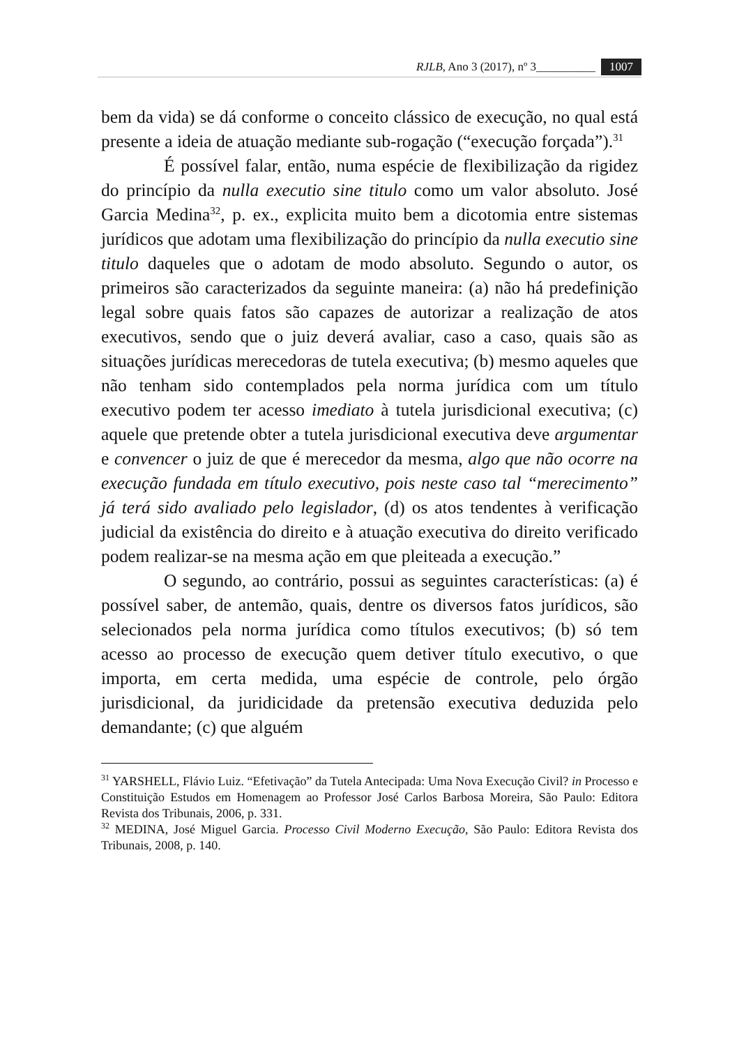RJLB, Ano 3 (2017), nº 3__________ 1007
bem da vida) se dá conforme o conceito clássico de execução, no qual está presente a ideia de atuação mediante sub-rogação (“execução forçada”).<sup>31</sup>
É possível falar, então, numa espécie de flexibilização da rigidez do princípio da nulla executio sine titulo como um valor absoluto. José Garcia Medina<sup>32</sup>, p. ex., explicita muito bem a dicotomia entre sistemas jurídicos que adotam uma flexibilização do princípio da nulla executio sine titulo daqueles que o adotam de modo absoluto. Segundo o autor, os primeiros são caracterizados da seguinte maneira: (a) não há predefinição legal sobre quais fatos são capazes de autorizar a realização de atos executivos, sendo que o juiz deverá avaliar, caso a caso, quais são as situações jurídicas merecedoras de tutela executiva; (b) mesmo aqueles que não tenham sido contemplados pela norma jurídica com um título executivo podem ter acesso imediato à tutela jurisdicional executiva; (c) aquele que pretende obter a tutela jurisdicional executiva deve argumentar e convencer o juiz de que é merecedor da mesma, algo que não ocorre na execução fundada em título executivo, pois neste caso tal “merecimento” já terá sido avaliado pelo legislador, (d) os atos tendentes à verificação judicial da existência do direito e à atuação executiva do direito verificado podem realizar-se na mesma ação em que pleiteada a execução.”
O segundo, ao contrário, possui as seguintes características: (a) é possível saber, de antemão, quais, dentre os diversos fatos jurídicos, são selecionados pela norma jurídica como títulos executivos; (b) só tem acesso ao processo de execução quem detiver título executivo, o que importa, em certa medida, uma espécie de controle, pelo órgão jurisdicional, da juridicidade da pretensão executiva deduzida pelo demandante; (c) que alguém
<sup>31</sup> YARSHELL, Flávio Luiz. “Efetivação” da Tutela Antecipada: Uma Nova Execução Civil? in Processo e Constituição Estudos em Homenagem ao Professor José Carlos Barbosa Moreira, São Paulo: Editora Revista dos Tribunais, 2006, p. 331.
<sup>32</sup> MEDINA, José Miguel Garcia. Processo Civil Moderno Execução, São Paulo: Editora Revista dos Tribunais, 2008, p. 140.